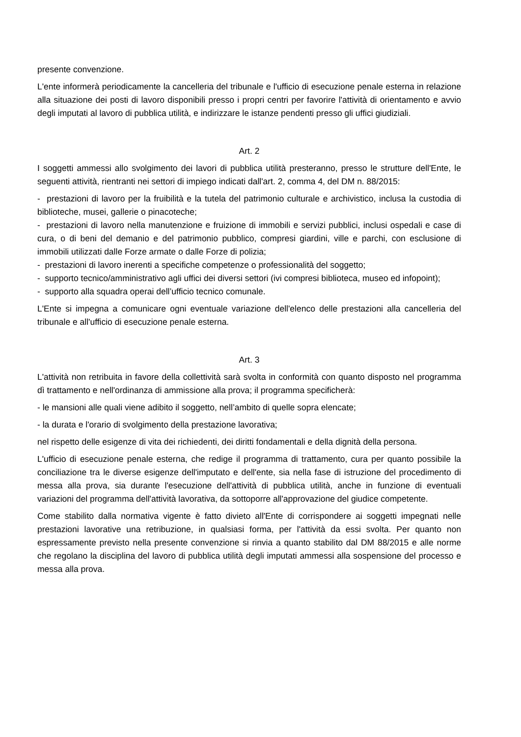presente convenzione.
L'ente informerà periodicamente la cancelleria del tribunale e l'ufficio di esecuzione penale esterna in relazione alla situazione dei posti di lavoro disponibili presso i propri centri per favorire l'attività di orientamento e avvio degli imputati al lavoro di pubblica utilità, e indirizzare le istanze pendenti presso gli uffici giudiziali.
Art. 2
I soggetti ammessi allo svolgimento dei lavori di pubblica utilità presteranno, presso le strutture dell'Ente, le seguenti attività, rientranti nei settori di impiego indicati dall'art. 2, comma 4, del DM n. 88/2015:
- prestazioni di lavoro per la fruibilità e la tutela del patrimonio culturale e archivistico, inclusa la custodia di biblioteche, musei, gallerie o pinacoteche;
- prestazioni di lavoro nella manutenzione e fruizione di immobili e servizi pubblici, inclusi ospedali e case di cura, o di beni del demanio e del patrimonio pubblico, compresi giardini, ville e parchi, con esclusione di immobili utilizzati dalle Forze armate o dalle Forze di polizia;
- prestazioni di lavoro inerenti a specifiche competenze o professionalità del soggetto;
- supporto tecnico/amministrativo agli uffici dei diversi settori (ivi compresi biblioteca, museo ed infopoint);
- supporto alla squadra operai dell’ufficio tecnico comunale.
L'Ente si impegna a comunicare ogni eventuale variazione dell'elenco delle prestazioni alla cancelleria del tribunale e all'ufficio di esecuzione penale esterna.
Art. 3
L'attività non retribuita in favore della collettività sarà svolta in conformità con quanto disposto nel programma dì trattamento e nell'ordinanza di ammissione alla prova; il programma specificherà:
- le mansioni alle quali viene adibito il soggetto, nell’ambito di quelle sopra elencate;
- la durata e l'orario di svolgimento della prestazione lavorativa;
nel rispetto delle esigenze di vita dei richiedenti, dei diritti fondamentali e della dignità della persona.
L'ufficio di esecuzione penale esterna, che redige il programma di trattamento, cura per quanto possibile la conciliazione tra le diverse esigenze dell'imputato e dell'ente, sia nella fase di istruzione del procedimento di messa alla prova, sia durante l'esecuzione dell'attività di pubblica utilità, anche in funzione di eventuali variazioni del programma dell'attività lavorativa, da sottoporre all'approvazione del giudice competente.
Come stabilito dalla normativa vigente è fatto divieto all'Ente di corrispondere ai soggetti impegnati nelle prestazioni lavorative una retribuzione, in qualsiasi forma, per l'attività da essi svolta. Per quanto non espressamente previsto nella presente convenzione si rinvia a quanto stabilito dal DM 88/2015 e alle norme che regolano la disciplina del lavoro di pubblica utilità degli imputati ammessi alla sospensione del processo e messa alla prova.